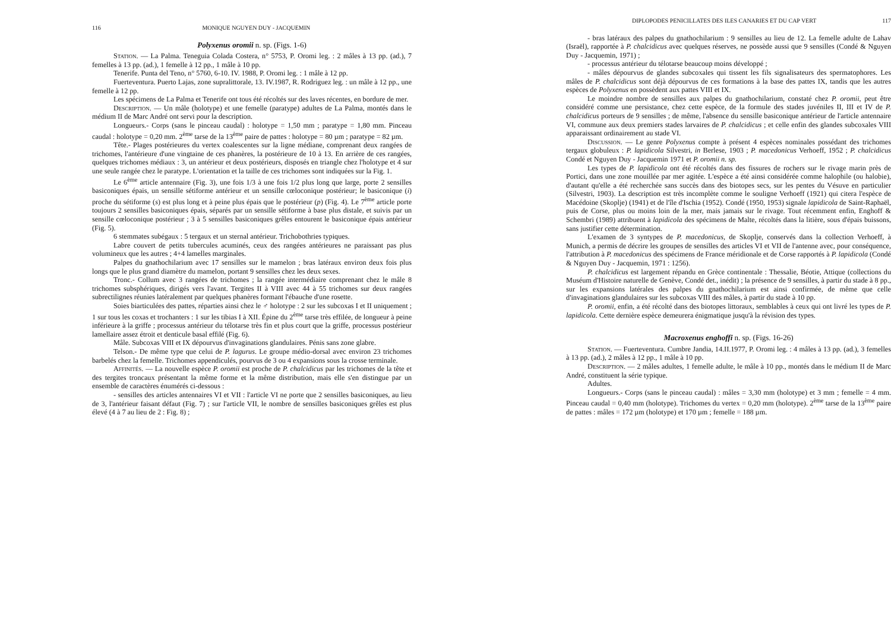116 MONIQUE NGUYEN DUY - JACQUEMIN
Polyxenus oromii n. sp. (Figs. 1-6)
Station. — La Palma. Teneguia Colada Costera, n° 5753, P. Oromi leg. : 2 mâles à 13 pp. (ad.), 7 femelles à 13 pp. (ad.), 1 femelle à 12 pp., 1 mâle à 10 pp.
Tenerife. Punta del Teno, n° 5760, 6-10. IV. 1988, P. Oromi leg. : 1 mâle à 12 pp.
Fuerteventura. Puerto Lajas, zone supralittorale, 13. IV.1987, R. Rodriguez leg. : un mâle à 12 pp., une femelle à 12 pp.
Les spécimens de La Palma et Tenerife ont tous été récoltés sur des laves récentes, en bordure de mer.
Description. — Un mâle (holotype) et une femelle (paratype) adultes de La Palma, montés dans le médium II de Marc André ont servi pour la description.
Longueurs.- Corps (sans le pinceau caudal) : holotype = 1,50 mm ; paratype = 1,80 mm. Pinceau caudal : holotype = 0,20 mm. 2<sup>ème</sup> tarse de la 13<sup>ème</sup> paire de pattes : holotype = 80 µm ; paratype = 82 µm.
Tête.- Plages postérieures du vertex coalescentes sur la ligne médiane, comprenant deux rangées de trichomes, l'antérieure d'une vingtaine de ces phanères, la postérieure de 10 à 13. En arrière de ces rangées, quelques trichomes médiaux : 3, un antérieur et deux postérieurs, disposés en triangle chez l'holotype et 4 sur une seule rangée chez le paratype. L'orientation et la taille de ces trichomes sont indiquées sur la Fig. 1.
Le 6<sup>ème</sup> article antennaire (Fig. 3), une fois 1/3 à une fois 1/2 plus long que large, porte 2 sensilles basiconiques épais, un sensille sétiforme antérieur et un sensille cœloconique postérieur; le basiconique (i) proche du sétiforme (s) est plus long et à peine plus épais que le postérieur (p) (Fig. 4). Le 7<sup>ème</sup> article porte toujours 2 sensilles basiconiques épais, séparés par un sensille sétiforme à base plus distale, et suivis par un sensille cœloconique postérieur ; 3 à 5 sensilles basiconiques grêles entourent le basiconique épais antérieur (Fig. 5).
6 stemmates subégaux : 5 tergaux et un sternal antérieur. Trichobothries typiques.
Labre couvert de petits tubercules acuminés, ceux des rangées antérieures ne paraissant pas plus volumineux que les autres ; 4+4 lamelles marginales.
Palpes du gnathochilarium avec 17 sensilles sur le mamelon ; bras latéraux environ deux fois plus longs que le plus grand diamètre du mamelon, portant 9 sensilles chez les deux sexes.
Tronc.- Collum avec 3 rangées de trichomes ; la rangée intermédiaire comprenant chez le mâle 8 trichomes subsphériques, dirigés vers l'avant. Tergites II à VIII avec 44 à 55 trichomes sur deux rangées subrectilignes réunies latéralement par quelques phanères formant l'ébauche d'une rosette.
Soies biarticulées des pattes, réparties ainsi chez le ♂ holotype : 2 sur les subcoxas I et II uniquement ; 1 sur tous les coxas et trochanters : 1 sur les tibias I à XII. Épine du 2<sup>ème</sup> tarse très effilée, de longueur à peine inférieure à la griffe ; processus antérieur du télotarse très fin et plus court que la griffe, processus postérieur lamellaire assez étroit et denticule basal effilé (Fig. 6).
Mâle. Subcoxas VIII et IX dépourvus d'invaginations glandulaires. Pénis sans zone glabre.
Telson.- De même type que celui de P. lagurus. Le groupe médio-dorsal avec environ 23 trichomes barbelés chez la femelle. Trichomes appendiculés, pourvus de 3 ou 4 expansions sous la crosse terminale.
Affinités. — La nouvelle espèce P. oromii est proche de P. chalcidicus par les trichomes de la tête et des tergites troncaux présentant la même forme et la même distribution, mais elle s'en distingue par un ensemble de caractères énumérés ci-dessous :
- sensilles des articles antennaires VI et VII : l'article VI ne porte que 2 sensilles basiconiques, au lieu de 3, l'antérieur faisant défaut (Fig. 7) ; sur l'article VII, le nombre de sensilles basiconiques grêles est plus élevé (4 à 7 au lieu de 2 : Fig. 8) ;
DIPLOPODES PENICILLATES DES ILES CANARIES ET DU CAP VERT 117
- bras latéraux des palpes du gnathochilarium : 9 sensilles au lieu de 12. La femelle adulte de Lahav (Israël), rapportée à P. chalcidicus avec quelques réserves, ne possède aussi que 9 sensilles (Condé & Nguyen Duy - Jacquemin, 1971) ;
- processus antérieur du télotarse beaucoup moins développé ;
- mâles dépourvus de glandes subcoxales qui tissent les fils signalisateurs des spermatophores. Les mâles de P. chalcidicus sont déjà dépourvus de ces formations à la base des pattes IX, tandis que les autres espèces de Polyxenus en possèdent aux pattes VIII et IX.
Le moindre nombre de sensilles aux palpes du gnathochilarium, constaté chez P. oromii, peut être considéré comme une persistance, chez cette espèce, de la formule des stades juvéniles II, III et IV de P. chalcidicus porteurs de 9 sensilles ; de même, l'absence du sensille basiconique antérieur de l'article antennaire VI, commune aux deux premiers stades larvaires de P. chalcidicus ; et celle enfin des glandes subcoxales VIII apparaissant ordinairement au stade VI.
Discussion. — Le genre Polyxenus compte à présent 4 espèces nominales possédant des trichomes tergaux globuleux : P. lapidicola Silvestri, in Berlese, 1903 ; P. macedonicus Verhoeff, 1952 ; P. chalcidicus Condé et Nguyen Duy - Jacquemin 1971 et P. oromii n. sp.
Les types de P. lapidicola ont été récoltés dans des fissures de rochers sur le rivage marin près de Portici, dans une zone mouillée par mer agitée. L'espèce a été ainsi considérée comme halophile (ou halobie), d'autant qu'elle a été recherchée sans succès dans des biotopes secs, sur les pentes du Vésuve en particulier (Silvestri, 1903). La description est très incomplète comme le souligne Verhoeff (1921) qui citera l'espèce de Macédoine (Skoplje) (1941) et de l'île d'Ischia (1952). Condé (1950, 1953) signale lapidicola de Saint-Raphaël, puis de Corse, plus ou moins loin de la mer, mais jamais sur le rivage. Tout récemment enfin, Enghoff & Schembri (1989) attribuent à lapidicola des spécimens de Malte, récoltés dans la litière, sous d'épais buissons, sans justifier cette détermination.
L'examen de 3 syntypes de P. macedonicus, de Skoplje, conservés dans la collection Verhoeff, à Munich, a permis de décrire les groupes de sensilles des articles VI et VII de l'antenne avec, pour conséquence, l'attribution à P. macedonicus des spécimens de France méridionale et de Corse rapportés à P. lapidicola (Condé & Nguyen Duy - Jacquemin, 1971 : 1256).
P. chalcidicus est largement répandu en Grèce continentale : Thessalie, Béotie, Attique (collections du Muséum d'Histoire naturelle de Genève, Condé det., inédit) ; la présence de 9 sensilles, à partir du stade à 8 pp., sur les expansions latérales des palpes du gnathochilarium est ainsi confirmée, de même que celle d'invaginations glandulaires sur les subcoxas VIII des mâles, à partir du stade à 10 pp.
P. oromii, enfin, a été récolté dans des biotopes littoraux, semblables à ceux qui ont livré les types de P. lapidicola. Cette dernière espèce demeurera énigmatique jusqu'à la révision des types.
Macroxenus enghoffi n. sp. (Figs. 16-26)
Station. — Fuerteventura. Cumbre Jandia, 14.II.1977, P. Oromi leg. : 4 mâles à 13 pp. (ad.), 3 femelles à 13 pp. (ad.), 2 mâles à 12 pp., 1 mâle à 10 pp.
Description. — 2 mâles adultes, 1 femelle adulte, le mâle à 10 pp., montés dans le médium II de Marc André, constituent la série typique.
Adultes.
Longueurs.- Corps (sans le pinceau caudal) : mâles = 3,30 mm (holotype) et 3 mm ; femelle = 4 mm. Pinceau caudal = 0,40 mm (holotype). Trichomes du vertex = 0,20 mm (holotype). 2<sup>ème</sup> tarse de la 13<sup>ème</sup> paire de pattes : mâles = 172 µm (holotype) et 170 µm ; femelle = 188 µm.